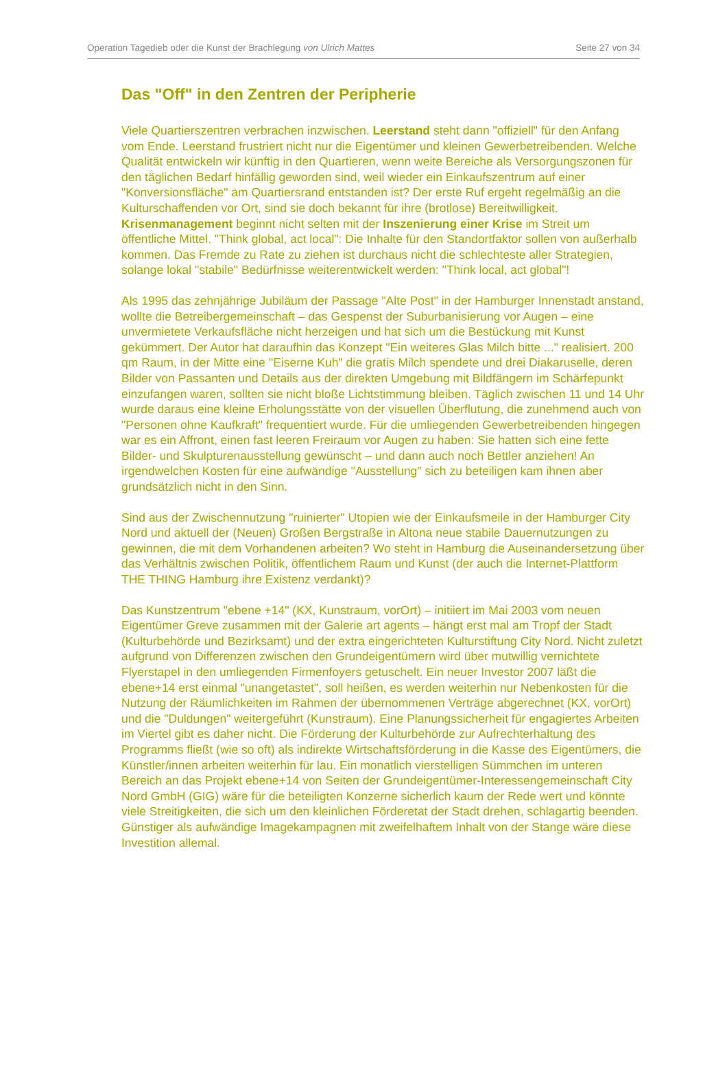Operation Tagedieb oder die Kunst der Brachlegung von Ulrich Mattes Seite 27 von 34
Das "Off" in den Zentren der Peripherie
Viele Quartierszentren verbrachen inzwischen. Leerstand steht dann "offiziell" für den Anfang vom Ende. Leerstand frustriert nicht nur die Eigentümer und kleinen Gewerbetreibenden. Welche Qualität entwickeln wir künftig in den Quartieren, wenn weite Bereiche als Versorgungszonen für den täglichen Bedarf hinfällig geworden sind, weil wieder ein Einkaufszentrum auf einer "Konversionsfläche" am Quartiersrand entstanden ist? Der erste Ruf ergeht regelmäßig an die Kulturschaffenden vor Ort, sind sie doch bekannt für ihre (brotlose) Bereitwilligkeit. Krisenmanagement beginnt nicht selten mit der Inszenierung einer Krise im Streit um öffentliche Mittel. "Think global, act local": Die Inhalte für den Standortfaktor sollen von außerhalb kommen. Das Fremde zu Rate zu ziehen ist durchaus nicht die schlechteste aller Strategien, solange lokal "stabile" Bedürfnisse weiterentwickelt werden: "Think local, act global"!
Als 1995 das zehnjährige Jubiläum der Passage "Alte Post" in der Hamburger Innenstadt anstand, wollte die Betreibergemeinschaft – das Gespenst der Suburbanisierung vor Augen – eine unvermietete Verkaufsfläche nicht herzeigen und hat sich um die Bestückung mit Kunst gekümmert. Der Autor hat daraufhin das Konzept "Ein weiteres Glas Milch bitte ..." realisiert. 200 qm Raum, in der Mitte eine "Eiserne Kuh" die gratis Milch spendete und drei Diakaruselle, deren Bilder von Passanten und Details aus der direkten Umgebung mit Bildfängern im Schärfepunkt einzufangen waren, sollten sie nicht bloße Lichtstimmung bleiben. Täglich zwischen 11 und 14 Uhr wurde daraus eine kleine Erholungsstätte von der visuellen Überflutung, die zunehmend auch von "Personen ohne Kaufkraft" frequentiert wurde. Für die umliegenden Gewerbetreibenden hingegen war es ein Affront, einen fast leeren Freiraum vor Augen zu haben: Sie hatten sich eine fette Bilder- und Skulpturenausstellung gewünscht – und dann auch noch Bettler anziehen! An irgendwelchen Kosten für eine aufwändige "Ausstellung" sich zu beteiligen kam ihnen aber grundsätzlich nicht in den Sinn.
Sind aus der Zwischennutzung "ruinierter" Utopien wie der Einkaufsmeile in der Hamburger City Nord und aktuell der (Neuen) Großen Bergstraße in Altona neue stabile Dauernutzungen zu gewinnen, die mit dem Vorhandenen arbeiten? Wo steht in Hamburg die Auseinandersetzung über das Verhältnis zwischen Politik, öffentlichem Raum und Kunst (der auch die Internet-Plattform THE THING Hamburg ihre Existenz verdankt)?
Das Kunstzentrum "ebene +14" (KX, Kunstraum, vorOrt) – initiiert im Mai 2003 vom neuen Eigentümer Greve zusammen mit der Galerie art agents – hängt erst mal am Tropf der Stadt (Kulturbehörde und Bezirksamt) und der extra eingerichteten Kulturstiftung City Nord. Nicht zuletzt aufgrund von Differenzen zwischen den Grundeigentümern wird über mutwillig vernichtete Flyerstapel in den umliegenden Firmenfoyers getuschelt. Ein neuer Investor 2007 läßt die ebene+14 erst einmal "unangetastet", soll heißen, es werden weiterhin nur Nebenkosten für die Nutzung der Räumlichkeiten im Rahmen der übernommenen Verträge abgerechnet (KX, vorOrt) und die "Duldungen" weitergeführt (Kunstraum). Eine Planungssicherheit für engagiertes Arbeiten im Viertel gibt es daher nicht. Die Förderung der Kulturbehörde zur Aufrechterhaltung des Programms fließt (wie so oft) als indirekte Wirtschaftsförderung in die Kasse des Eigentümers, die Künstler/innen arbeiten weiterhin für lau. Ein monatlich vierstelligen Sümmchen im unteren Bereich an das Projekt ebene+14 von Seiten der Grundeigentümer-Interessengemeinschaft City Nord GmbH (GIG) wäre für die beteiligten Konzerne sicherlich kaum der Rede wert und könnte viele Streitigkeiten, die sich um den kleinlichen Förderetat der Stadt drehen, schlagartig beenden. Günstiger als aufwändige Imagekampagnen mit zweifelhaftem Inhalt von der Stange wäre diese Investition allemal.